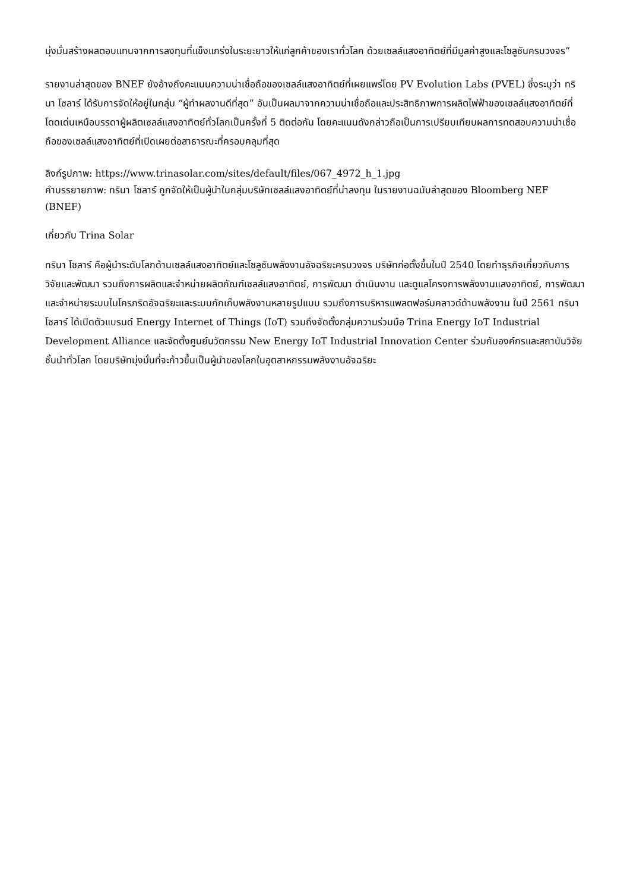มุ่งมั่นสร้างผลตอบแทนจากการลงทุนที่แข็งแกร่งในระยะยาวให้แก่ลูกค้าของเราทั่วโลก ด้วยเซลล์แสงอาทิตย์ที่มีมูลค่าสูงและโซลูชันครบวงจร”
รายงานล่าสุดของ BNEF ยังอ้างถึงคะแนนความน่าเชื่อถือของเซลล์แสงอาทิตย์ที่เผยแพร่โดย PV Evolution Labs (PVEL) ซึ่งระบุว่า ทรินา โซลาร์ ได้รับการจัดให้อยู่ในกลุ่ม “ผู้ทำผลงานดีที่สุด” อันเป็นผลมาจากความน่าเชื่อถือและประสิทธิภาพการผลิตไฟฟ้าของเซลล์แสงอาทิตย์ที่โดดเด่นเหนือบรรดาผู้ผลิตเซลล์แสงอาทิตย์ทั่วโลกเป็นครั้งที่ 5 ติดต่อกัน โดยคะแนนดังกล่าวถือเป็นการเปรียบเทียบผลการทดสอบความน่าเชื่อถือของเซลล์แสงอาทิตย์ที่เปิดเผยต่อสาธารณะที่ครอบคลุมที่สุด
ลิงก์รูปภาพ: https://www.trinasolar.com/sites/default/files/067_4972_h_1.jpg
คำบรรยายภาพ: ทรินา โซลาร์ ถูกจัดให้เป็นผู้นำในกลุ่มบริษัทเซลล์แสงอาทิตย์ที่น่าลงทุน ในรายงานฉบับล่าสุดของ Bloomberg NEF (BNEF)
เกี่ยวกับ Trina Solar
ทรินา โซลาร์ คือผู้นำระดับโลกด้านเซลล์แสงอาทิตย์และโซลูชันพลังงานอัจฉริยะครบวงจร บริษัทก่อตั้งขึ้นในปี 2540 โดยทำธุรกิจเกี่ยวกับการวิจัยและพัฒนา รวมถึงการผลิตและจำหน่ายผลิตภัณฑ์เซลล์แสงอาทิตย์, การพัฒนา ดำเนินงาน และดูแลโครงการพลังงานแสงอาทิตย์, การพัฒนาและจำหน่ายระบบไมโครกริดอัจฉริยะและระบบกักเก็บพลังงานหลายรูปแบบ รวมถึงการบริหารแพลตฟอร์มคลาวด์ด้านพลังงาน ในปี 2561 ทรินา โซลาร์ ได้เปิดตัวแบรนด์ Energy Internet of Things (IoT) รวมถึงจัดตั้งกลุ่มความร่วมมือ Trina Energy IoT Industrial Development Alliance และจัดตั้งศูนย์นวัตกรรม New Energy IoT Industrial Innovation Center ร่วมกับองค์กรและสถาบันวิจัยชั้นนำทั่วโลก โดยบริษัทมุ่งมั่นที่จะก้าวขึ้นเป็นผู้นำของโลกในอุตสาหกรรมพลังงานอัจฉริยะ